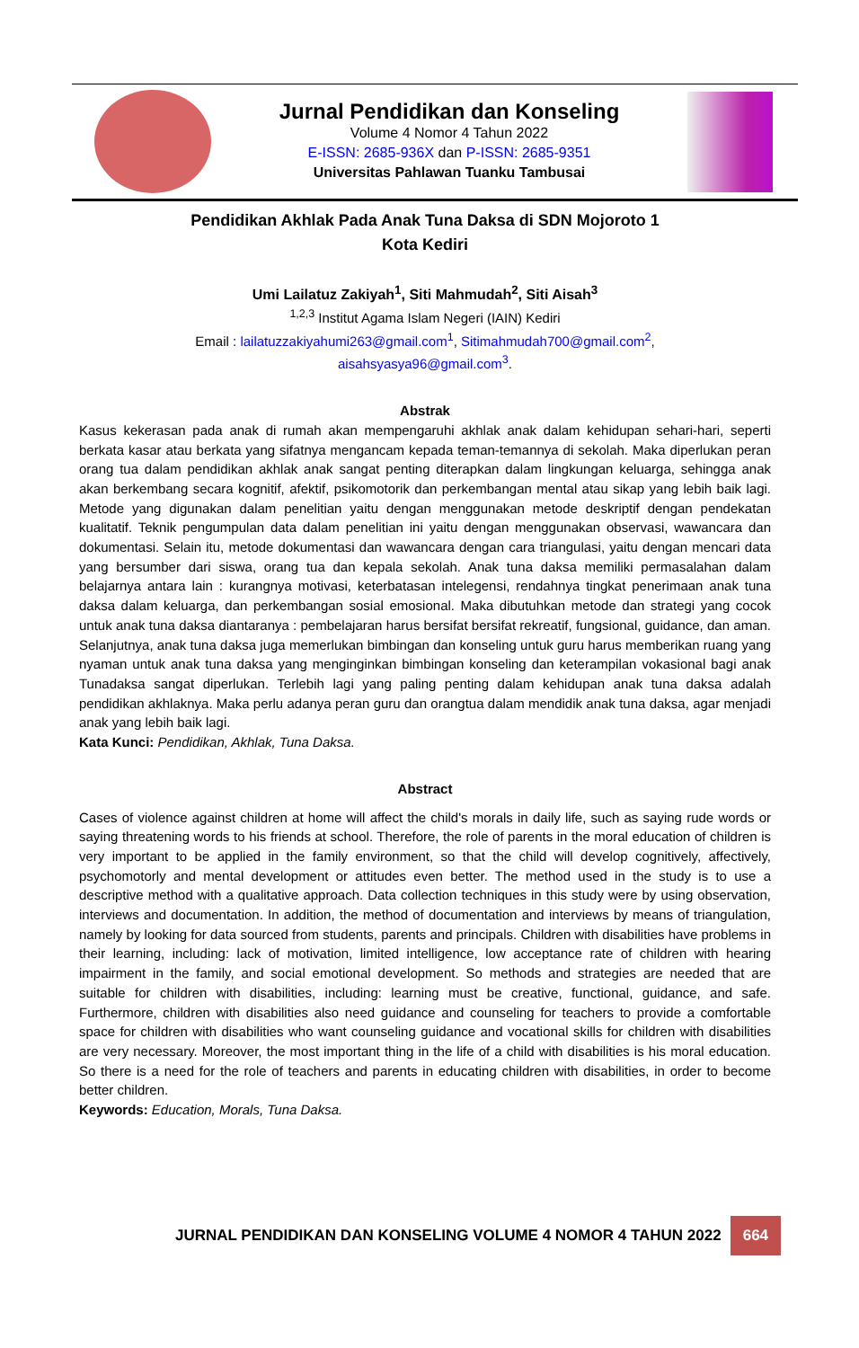Jurnal Pendidikan dan Konseling
Volume 4 Nomor 4 Tahun 2022
E-ISSN: 2685-936X dan P-ISSN: 2685-9351
Universitas Pahlawan Tuanku Tambusai
Pendidikan Akhlak Pada Anak Tuna Daksa di SDN Mojoroto 1
Kota Kediri
Umi Lailatuz Zakiyah<sup>1</sup>, Siti Mahmudah<sup>2</sup>, Siti Aisah<sup>3</sup>
<sup>1,2,3</sup> Institut Agama Islam Negeri (IAIN) Kediri
Email : lailatuzzakiyahumi263@gmail.com<sup>1</sup>, Sitimahmudah700@gmail.com<sup>2</sup>,
aisahsyasya96@gmail.com<sup>3</sup>.
Abstrak
Kasus kekerasan pada anak di rumah akan mempengaruhi akhlak anak dalam kehidupan sehari-hari, seperti berkata kasar atau berkata yang sifatnya mengancam kepada teman-temannya di sekolah. Maka diperlukan peran orang tua dalam pendidikan akhlak anak sangat penting diterapkan dalam lingkungan keluarga, sehingga anak akan berkembang secara kognitif, afektif, psikomotorik dan perkembangan mental atau sikap yang lebih baik lagi. Metode yang digunakan dalam penelitian yaitu dengan menggunakan metode deskriptif dengan pendekatan kualitatif. Teknik pengumpulan data dalam penelitian ini yaitu dengan menggunakan observasi, wawancara dan dokumentasi. Selain itu, metode dokumentasi dan wawancara dengan cara triangulasi, yaitu dengan mencari data yang bersumber dari siswa, orang tua dan kepala sekolah. Anak tuna daksa memiliki permasalahan dalam belajarnya antara lain : kurangnya motivasi, keterbatasan intelegensi, rendahnya tingkat penerimaan anak tuna daksa dalam keluarga, dan perkembangan sosial emosional. Maka dibutuhkan metode dan strategi yang cocok untuk anak tuna daksa diantaranya : pembelajaran harus bersifat bersifat rekreatif, fungsional, guidance, dan aman. Selanjutnya, anak tuna daksa juga memerlukan bimbingan dan konseling untuk guru harus memberikan ruang yang nyaman untuk anak tuna daksa yang menginginkan bimbingan konseling dan keterampilan vokasional bagi anak Tunadaksa sangat diperlukan. Terlebih lagi yang paling penting dalam kehidupan anak tuna daksa adalah pendidikan akhlaknya. Maka perlu adanya peran guru dan orangtua dalam mendidik anak tuna daksa, agar menjadi anak yang lebih baik lagi.
Kata Kunci: Pendidikan, Akhlak, Tuna Daksa.
Abstract
Cases of violence against children at home will affect the child's morals in daily life, such as saying rude words or saying threatening words to his friends at school. Therefore, the role of parents in the moral education of children is very important to be applied in the family environment, so that the child will develop cognitively, affectively, psychomotorly and mental development or attitudes even better. The method used in the study is to use a descriptive method with a qualitative approach. Data collection techniques in this study were by using observation, interviews and documentation. In addition, the method of documentation and interviews by means of triangulation, namely by looking for data sourced from students, parents and principals. Children with disabilities have problems in their learning, including: lack of motivation, limited intelligence, low acceptance rate of children with hearing impairment in the family, and social emotional development. So methods and strategies are needed that are suitable for children with disabilities, including: learning must be creative, functional, guidance, and safe. Furthermore, children with disabilities also need guidance and counseling for teachers to provide a comfortable space for children with disabilities who want counseling guidance and vocational skills for children with disabilities are very necessary. Moreover, the most important thing in the life of a child with disabilities is his moral education. So there is a need for the role of teachers and parents in educating children with disabilities, in order to become better children.
Keywords: Education, Morals, Tuna Daksa.
JURNAL PENDIDIKAN DAN KONSELING VOLUME 4 NOMOR 4 TAHUN 2022 664